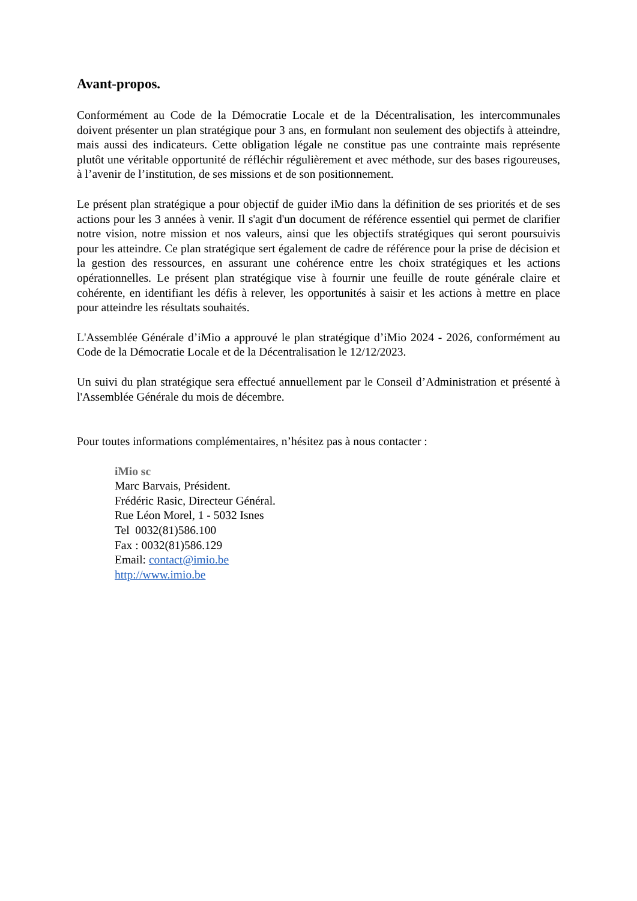Avant-propos.
Conformément au Code de la Démocratie Locale et de la Décentralisation, les intercommunales doivent présenter un plan stratégique pour 3 ans, en formulant non seulement des objectifs à atteindre, mais aussi des indicateurs. Cette obligation légale ne constitue pas une contrainte mais représente plutôt une véritable opportunité de réfléchir régulièrement et avec méthode, sur des bases rigoureuses, à l’avenir de l’institution, de ses missions et de son positionnement.
Le présent plan stratégique a pour objectif de guider iMio dans la définition de ses priorités et de ses actions pour les 3 années à venir. Il s'agit d'un document de référence essentiel qui permet de clarifier notre vision, notre mission et nos valeurs, ainsi que les objectifs stratégiques qui seront poursuivis pour les atteindre. Ce plan stratégique sert également de cadre de référence pour la prise de décision et la gestion des ressources, en assurant une cohérence entre les choix stratégiques et les actions opérationnelles. Le présent plan stratégique vise à fournir une feuille de route générale claire et cohérente, en identifiant les défis à relever, les opportunités à saisir et les actions à mettre en place pour atteindre les résultats souhaités.
L'Assemblée Générale d’iMio a approuvé le plan stratégique d’iMio 2024 - 2026, conformément au Code de la Démocratie Locale et de la Décentralisation le 12/12/2023.
Un suivi du plan stratégique sera effectué annuellement par le Conseil d’Administration et présenté à l'Assemblée Générale du mois de décembre.
Pour toutes informations complémentaires, n’hésitez pas à nous contacter :
iMio sc
Marc Barvais, Président.
Frédéric Rasic, Directeur Général.
Rue Léon Morel, 1 - 5032 Isnes
Tel 0032(81)586.100
Fax : 0032(81)586.129
Email: contact@imio.be
http://www.imio.be